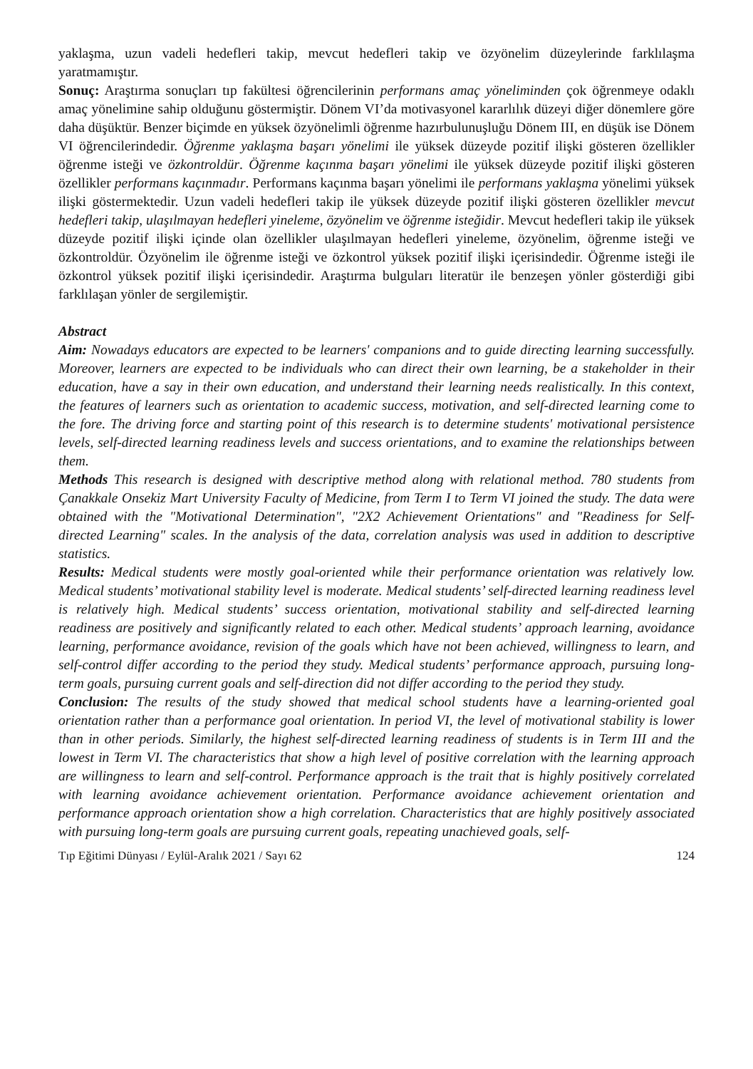yaklaşma, uzun vadeli hedefleri takip, mevcut hedefleri takip ve özyönelim düzeylerinde farklılaşma yaratmamıştır.
Sonuç: Araştırma sonuçları tıp fakültesi öğrencilerinin performans amaç yöneliminden çok öğrenmeye odaklı amaç yönelimine sahip olduğunu göstermiştir. Dönem VI’da motivasyonel kararlılık düzeyi diğer dönemlere göre daha düşüktür. Benzer biçimde en yüksek özyönelimli öğrenme hazırbulunuşluğu Dönem III, en düşük ise Dönem VI öğrencilerindedir. Öğrenme yaklaşma başarı yönelimi ile yüksek düzeyde pozitif ilişki gösteren özellikler öğrenme isteği ve özkontroldür. Öğrenme kaçınma başarı yönelimi ile yüksek düzeyde pozitif ilişki gösteren özellikler performans kaçınmadır. Performans kaçınma başarı yönelimi ile performans yaklaşma yönelimi yüksek ilişki göstermektedir. Uzun vadeli hedefleri takip ile yüksek düzeyde pozitif ilişki gösteren özellikler mevcut hedefleri takip, ulaşılmayan hedefleri yineleme, özyönelim ve öğrenme isteğidir. Mevcut hedefleri takip ile yüksek düzeyde pozitif ilişki içinde olan özellikler ulaşılmayan hedefleri yineleme, özyönelim, öğrenme isteği ve özkontroldür. Özyönelim ile öğrenme isteği ve özkontrol yüksek pozitif ilişki içerisindedir. Öğrenme isteği ile özkontrol yüksek pozitif ilişki içerisindedir. Araştırma bulguları literatür ile benzeşen yönler gösterdiği gibi farklılaşan yönler de sergilemiştir.
Abstract
Aim: Nowadays educators are expected to be learners' companions and to guide directing learning successfully. Moreover, learners are expected to be individuals who can direct their own learning, be a stakeholder in their education, have a say in their own education, and understand their learning needs realistically. In this context, the features of learners such as orientation to academic success, motivation, and self-directed learning come to the fore. The driving force and starting point of this research is to determine students' motivational persistence levels, self-directed learning readiness levels and success orientations, and to examine the relationships between them.
Methods This research is designed with descriptive method along with relational method. 780 students from Çanakkale Onsekiz Mart University Faculty of Medicine, from Term I to Term VI joined the study. The data were obtained with the "Motivational Determination", "2X2 Achievement Orientations" and "Readiness for Self-directed Learning" scales. In the analysis of the data, correlation analysis was used in addition to descriptive statistics.
Results: Medical students were mostly goal-oriented while their performance orientation was relatively low. Medical students’ motivational stability level is moderate. Medical students’ self-directed learning readiness level is relatively high. Medical students’ success orientation, motivational stability and self-directed learning readiness are positively and significantly related to each other. Medical students’ approach learning, avoidance learning, performance avoidance, revision of the goals which have not been achieved, willingness to learn, and self-control differ according to the period they study. Medical students’ performance approach, pursuing long-term goals, pursuing current goals and self-direction did not differ according to the period they study.
Conclusion: The results of the study showed that medical school students have a learning-oriented goal orientation rather than a performance goal orientation. In period VI, the level of motivational stability is lower than in other periods. Similarly, the highest self-directed learning readiness of students is in Term III and the lowest in Term VI. The characteristics that show a high level of positive correlation with the learning approach are willingness to learn and self-control. Performance approach is the trait that is highly positively correlated with learning avoidance achievement orientation. Performance avoidance achievement orientation and performance approach orientation show a high correlation. Characteristics that are highly positively associated with pursuing long-term goals are pursuing current goals, repeating unachieved goals, self-
Tıp Eğitimi Dünyası / Eylül-Aralık 2021 / Sayı 62 124